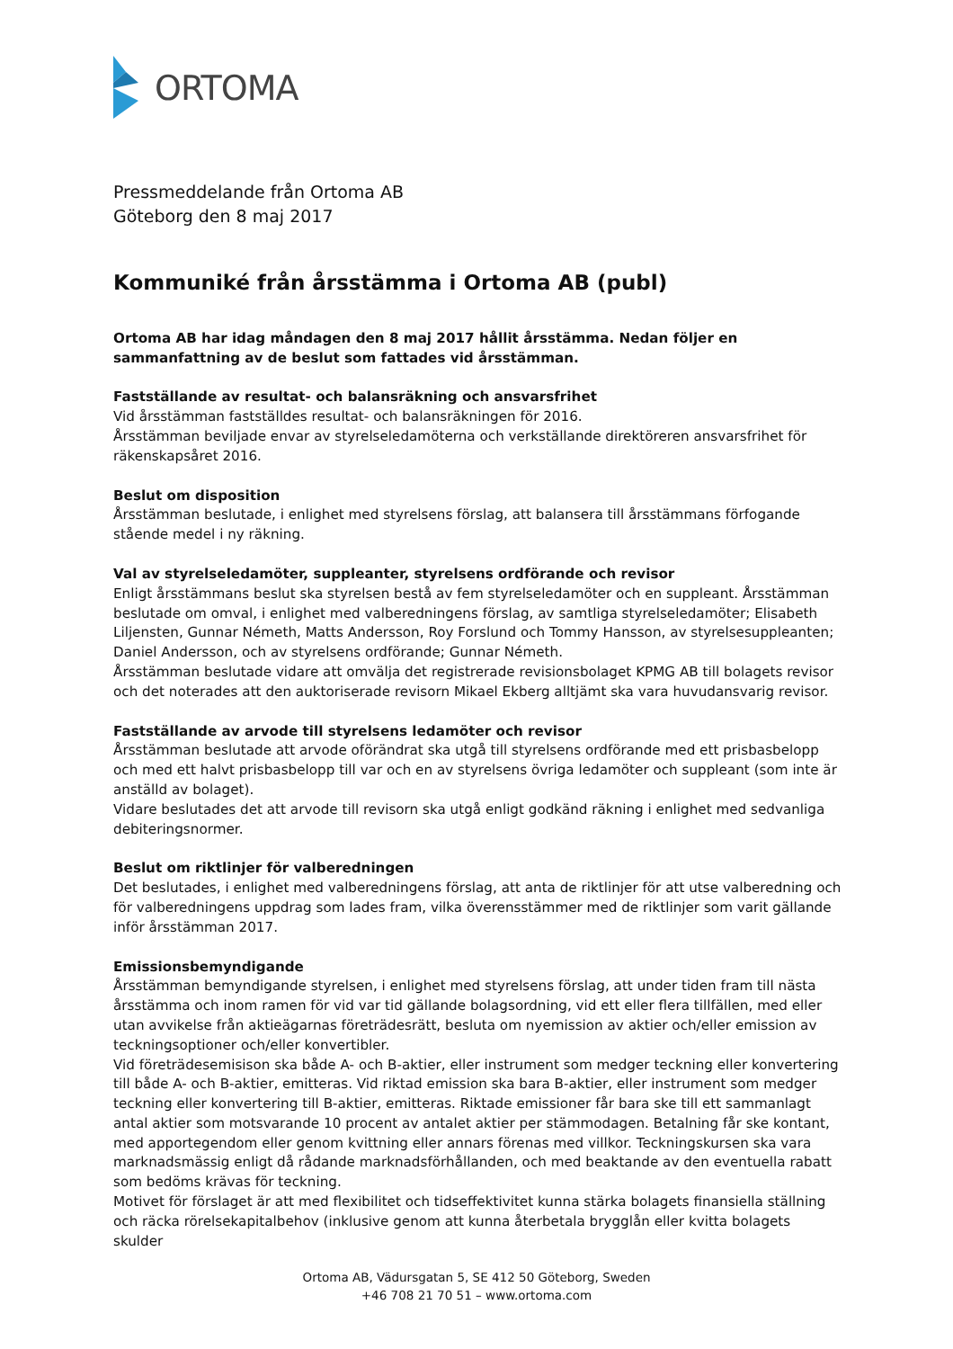ORTOMA
Pressmeddelande från Ortoma AB
Göteborg den 8 maj 2017
Kommuniké från årsstämma i Ortoma AB (publ)
Ortoma AB har idag måndagen den 8 maj 2017 hållit årsstämma. Nedan följer en sammanfattning av de beslut som fattades vid årsstämman.
Fastställande av resultat- och balansräkning och ansvarsfrihet
Vid årsstämman fastställdes resultat- och balansräkningen för 2016.
Årsstämman beviljade envar av styrelseledamöterna och verkställande direktöreren ansvarsfrihet för räkenskapsåret 2016.
Beslut om disposition
Årsstämman beslutade, i enlighet med styrelsens förslag, att balansera till årsstämmans förfogande stående medel i ny räkning.
Val av styrelseledamöter, suppleanter, styrelsens ordförande och revisor
Enligt årsstämmans beslut ska styrelsen bestå av fem styrelseledamöter och en suppleant. Årsstämman beslutade om omval, i enlighet med valberedningens förslag, av samtliga styrelseledamöter; Elisabeth Liljensten, Gunnar Németh, Matts Andersson, Roy Forslund och Tommy Hansson, av styrelsesuppleanten; Daniel Andersson, och av styrelsens ordförande; Gunnar Németh.
Årsstämman beslutade vidare att omvälja det registrerade revisionsbolaget KPMG AB till bolagets revisor och det noterades att den auktoriserade revisorn Mikael Ekberg alltjämt ska vara huvudansvarig revisor.
Fastställande av arvode till styrelsens ledamöter och revisor
Årsstämman beslutade att arvode oförändrat ska utgå till styrelsens ordförande med ett prisbasbelopp och med ett halvt prisbasbelopp till var och en av styrelsens övriga ledamöter och suppleant (som inte är anställd av bolaget).
Vidare beslutades det att arvode till revisorn ska utgå enligt godkänd räkning i enlighet med sedvanliga debiteringsnormer.
Beslut om riktlinjer för valberedningen
Det beslutades, i enlighet med valberedningens förslag, att anta de riktlinjer för att utse valberedning och för valberedningens uppdrag som lades fram, vilka överensstämmer med de riktlinjer som varit gällande inför årsstämman 2017.
Emissionsbemyndigande
Årsstämman bemyndigande styrelsen, i enlighet med styrelsens förslag, att under tiden fram till nästa årsstämma och inom ramen för vid var tid gällande bolagsordning, vid ett eller flera tillfällen, med eller utan avvikelse från aktieägarnas företrädesrätt, besluta om nyemission av aktier och/eller emission av teckningsoptioner och/eller konvertibler.
Vid företrädesemisison ska både A- och B-aktier, eller instrument som medger teckning eller konvertering till både A- och B-aktier, emitteras. Vid riktad emission ska bara B-aktier, eller instrument som medger teckning eller konvertering till B-aktier, emitteras. Riktade emissioner får bara ske till ett sammanlagt antal aktier som motsvarande 10 procent av antalet aktier per stämmodagen. Betalning får ske kontant, med apportegendom eller genom kvittning eller annars förenas med villkor. Teckningskursen ska vara marknadsmässig enligt då rådande marknadsförhållanden, och med beaktande av den eventuella rabatt som bedöms krävas för teckning.
Motivet för förslaget är att med flexibilitet och tidseffektivitet kunna stärka bolagets finansiella ställning och räcka rörelsekapitalbehov (inklusive genom att kunna återbetala brygglån eller kvitta bolagets skulder
Ortoma AB, Vädursgatan 5, SE 412 50 Göteborg, Sweden
+46 708 21 70 51 – www.ortoma.com